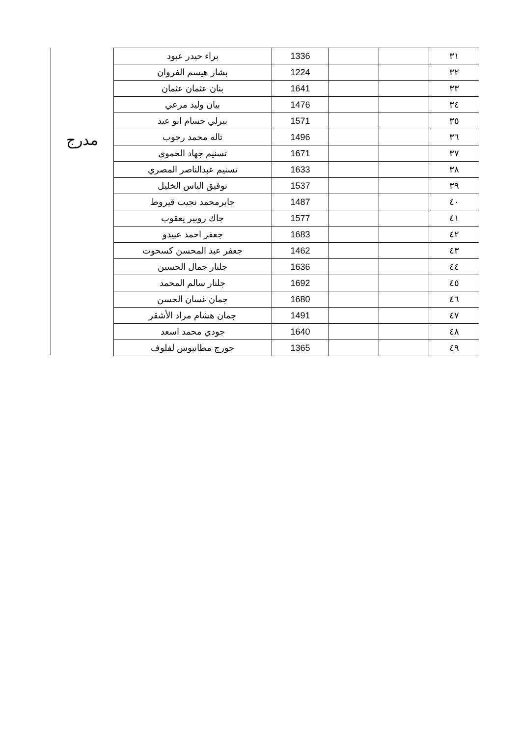مدرج
| ٣١ | | | 1336 | براء حيدر عبود |
| ٣٢ | | | 1224 | بشار هيسم الفروان |
| ٣٣ | | | 1641 | بنان عثمان عثمان |
| ٣٤ | | | 1476 | بيان وليد مرعي |
| ٣٥ | | | 1571 | بيرلي حسام ابو عيد |
| ٣٦ | | | 1496 | تاله محمد رجوب |
| ٣٧ | | | 1671 | تسنيم جهاد الحموي |
| ٣٨ | | | 1633 | تسنيم عبدالناصر المصري |
| ٣٩ | | | 1537 | توفيق الياس الخليل |
| ٤٠ | | | 1487 | جابرمحمد نجيب قيروط |
| ٤١ | | | 1577 | جاك روبير يعقوب |
| ٤٢ | | | 1683 | جعفر احمد عبيدو |
| ٤٣ | | | 1462 | جعفر عبد المحسن كسحوت |
| ٤٤ | | | 1636 | جلنار جمال الحسين |
| ٤٥ | | | 1692 | جلنار سالم المحمد |
| ٤٦ | | | 1680 | جمان غسان الحسن |
| ٤٧ | | | 1491 | جمان هشام مراد الأشقر |
| ٤٨ | | | 1640 | جودي محمد اسعد |
| ٤٩ | | | 1365 | جورج مطانيوس لفلوف |